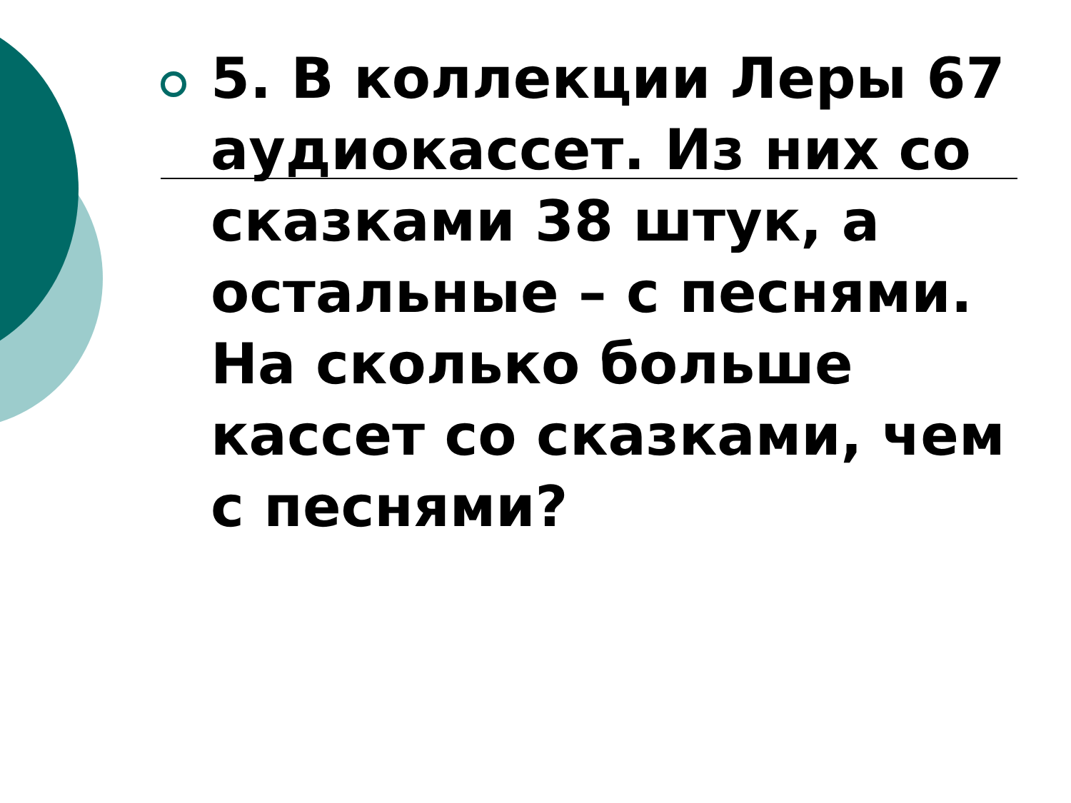5. В коллекции Леры 67 аудиокассет. Из них со сказками 38 штук, а остальные – с песнями. На сколько больше кассет со сказками, чем с песнями?